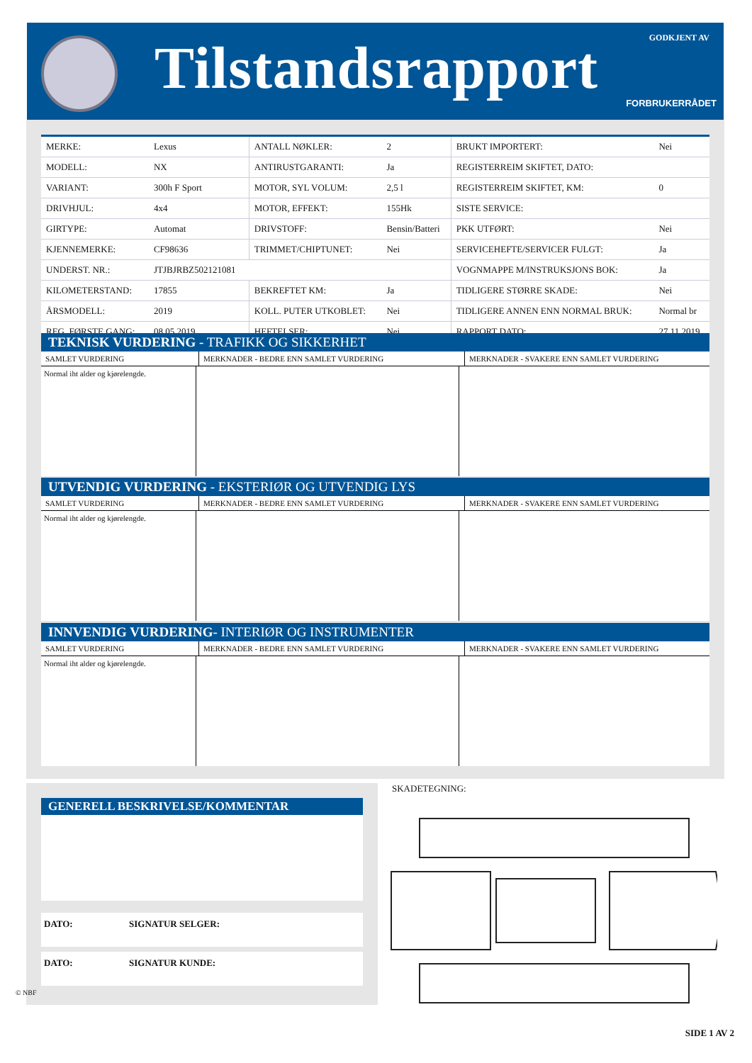Tilstandsrapport GODKJENT AV
FORBRUKERRÅDET
| MERKE: | Lexus | ANTALL NØKLER: | 2 | BRUKT IMPORTERT: | Nei |
| MODELL: | NX | ANTIRUSTGARANTI: | Ja | REGISTERREIM SKIFTET, DATO: | |
| VARIANT: | 300h F Sport | MOTOR, SYL VOLUM: | 2,5 l | REGISTERREIM SKIFTET, KM: | 0 |
| DRIVHJUL: | 4x4 | MOTOR, EFFEKT: | 155Hk | SISTE SERVICE: | |
| GIRTYPE: | Automat | DRIVSTOFF: | Bensin/Batteri | PKK UTFØRT: | Nei |
| KJENNEMERKE: | CF98636 | TRIMMET/CHIPTUNET: | Nei | SERVICEHEFTE/SERVICER FULGT: | Ja |
| UNDERST. NR.: | JTJBJRBZ502121081 | | | VOGNMAPPE M/INSTRUKSJONS BOK: | Ja |
| KILOMETERSTAND: | 17855 | BEKREFTET KM: | Ja | TIDLIGERE STØRRE SKADE: | Nei |
| ÅRSMODELL: | 2019 | KOLL. PUTER UTKOBLET: | Nei | TIDLIGERE ANNEN ENN NORMAL BRUK: | Normal br |
| REG. FØRSTE GANG: | 08.05.2019 | HEFTELSER: | Nei | RAPPORT DATO: | 27.11.2019 |
TEKNISK VURDERING - TRAFIKK OG SIKKERHET
SAMLET VURDERING MERKNADER - BEDRE ENN SAMLET VURDERING MERKNADER - SVAKERE ENN SAMLET VURDERING
Normal iht alder og kjørelengde.
UTVENDIG VURDERING - EKSTERIØR OG UTVENDIG LYS
SAMLET VURDERING MERKNADER - BEDRE ENN SAMLET VURDERING MERKNADER - SVAKERE ENN SAMLET VURDERING
Normal iht alder og kjørelengde.
INNVENDIG VURDERING- INTERIØR OG INSTRUMENTER
SAMLET VURDERING MERKNADER - BEDRE ENN SAMLET VURDERING MERKNADER - SVAKERE ENN SAMLET VURDERING
Normal iht alder og kjørelengde.
GENERELL BESKRIVELSE/KOMMENTAR
DATO: SIGNATUR SELGER:
DATO: SIGNATUR KUNDE:
SKADETEGNING:
© NBF
SIDE 1 AV 2